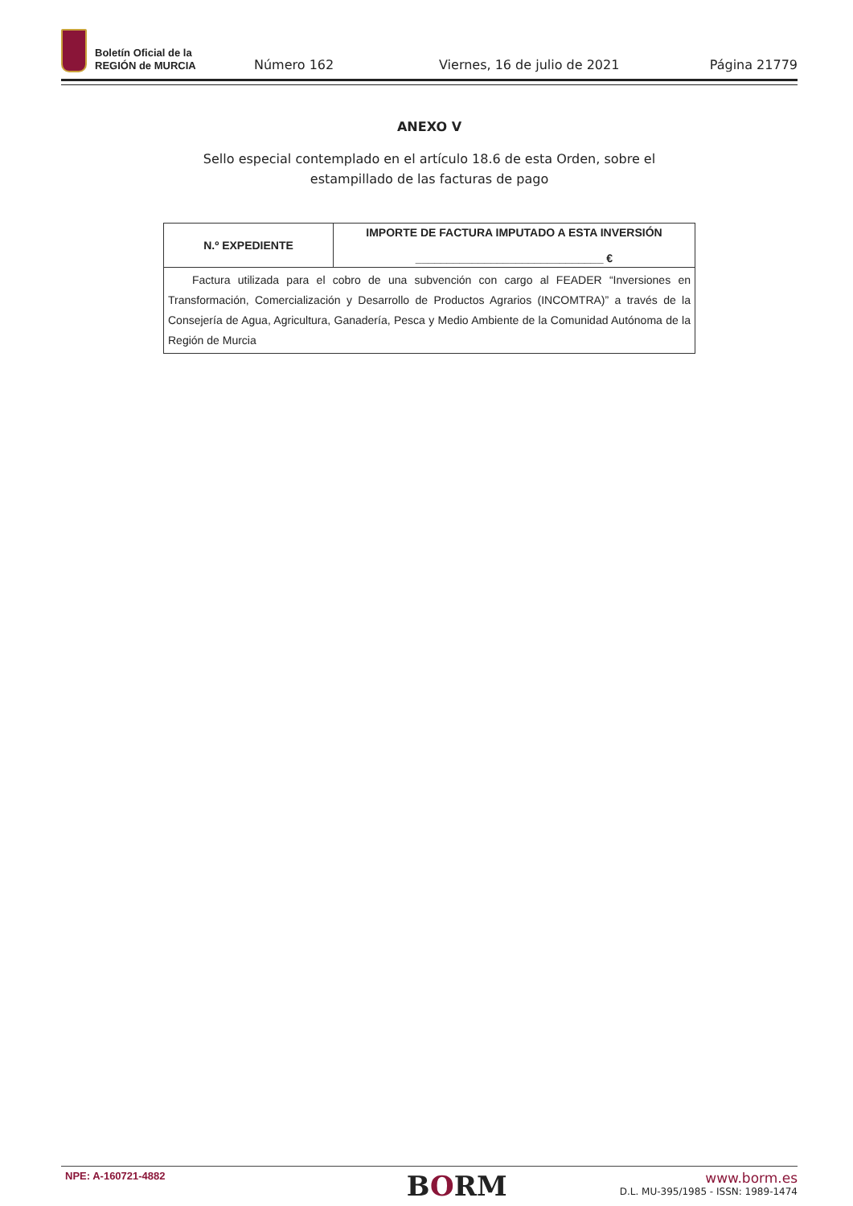Boletín Oficial de la
REGIÓN de MURCIA
Número 162
Viernes, 16 de julio de 2021
Página 21779
ANEXO V
Sello especial contemplado en el artículo 18.6 de esta Orden, sobre el
estampillado de las facturas de pago
| N.º EXPEDIENTE | IMPORTE DE FACTURA IMPUTADO A ESTA INVERSIÓN ______________________________ € |
| --- | --- |
| Factura utilizada para el cobro de una subvención con cargo al FEADER “Inversiones en Transformación, Comercialización y Desarrollo de Productos Agrarios (INCOMTRA)” a través de la Consejería de Agua, Agricultura, Ganadería, Pesca y Medio Ambiente de la Comunidad Autónoma de la Región de Murcia | |
NPE: A-160721-4882
BORM
www.borm.es
D.L. MU-395/1985 - ISSN: 1989-1474